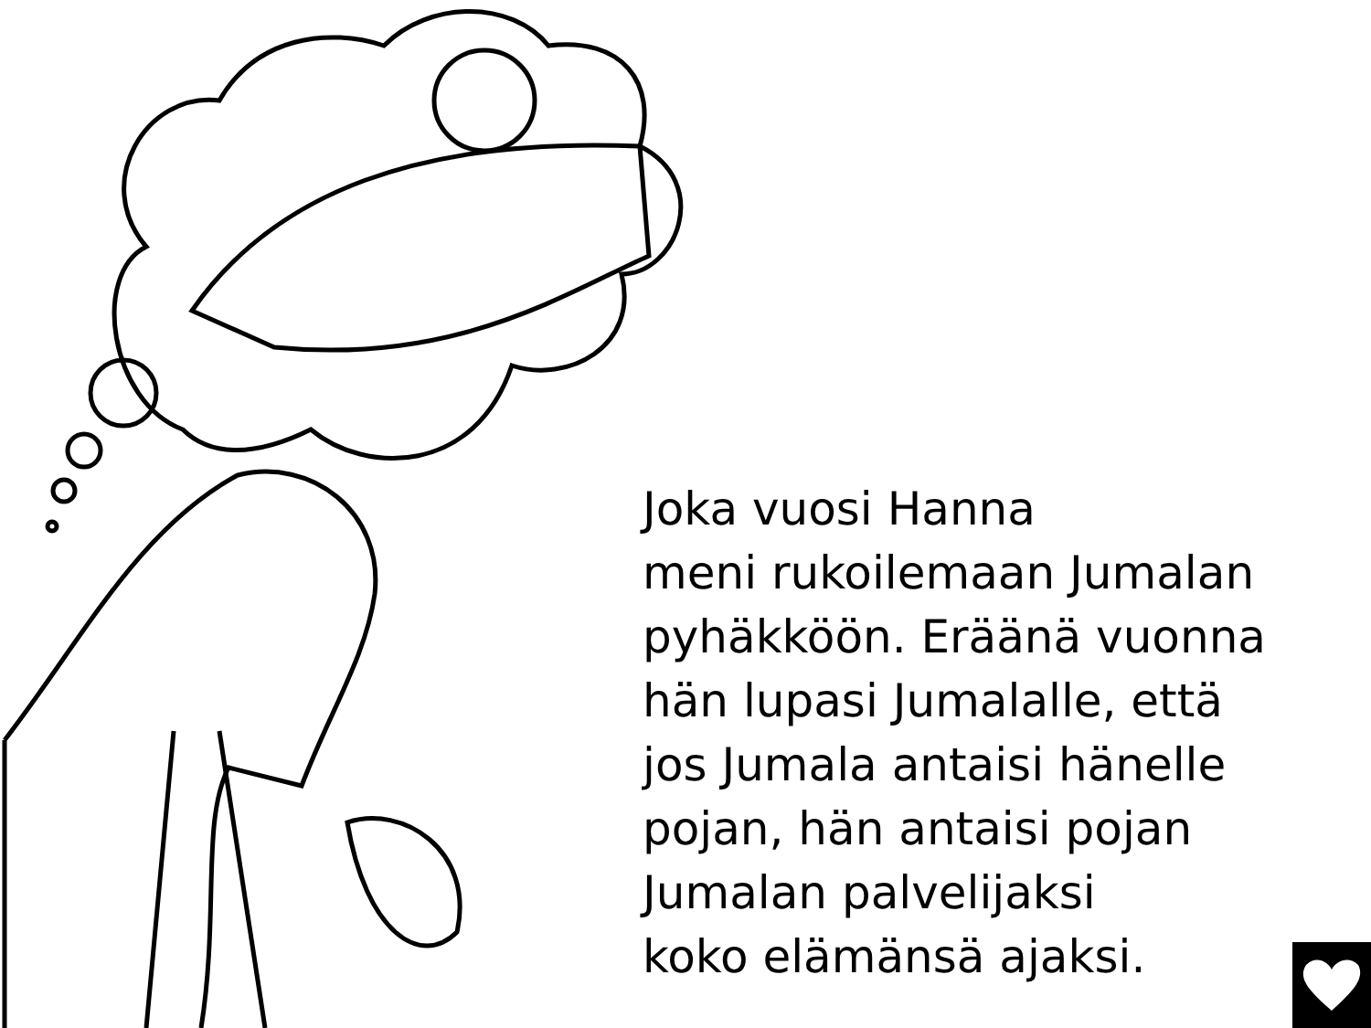Joka vuosi Hanna
meni rukoilemaan Jumalan
pyhäkköön. Eräänä vuonna
hän lupasi Jumalalle, että
jos Jumala antaisi hänelle
pojan, hän antaisi pojan
Jumalan palvelijaksi
koko elämänsä ajaksi.